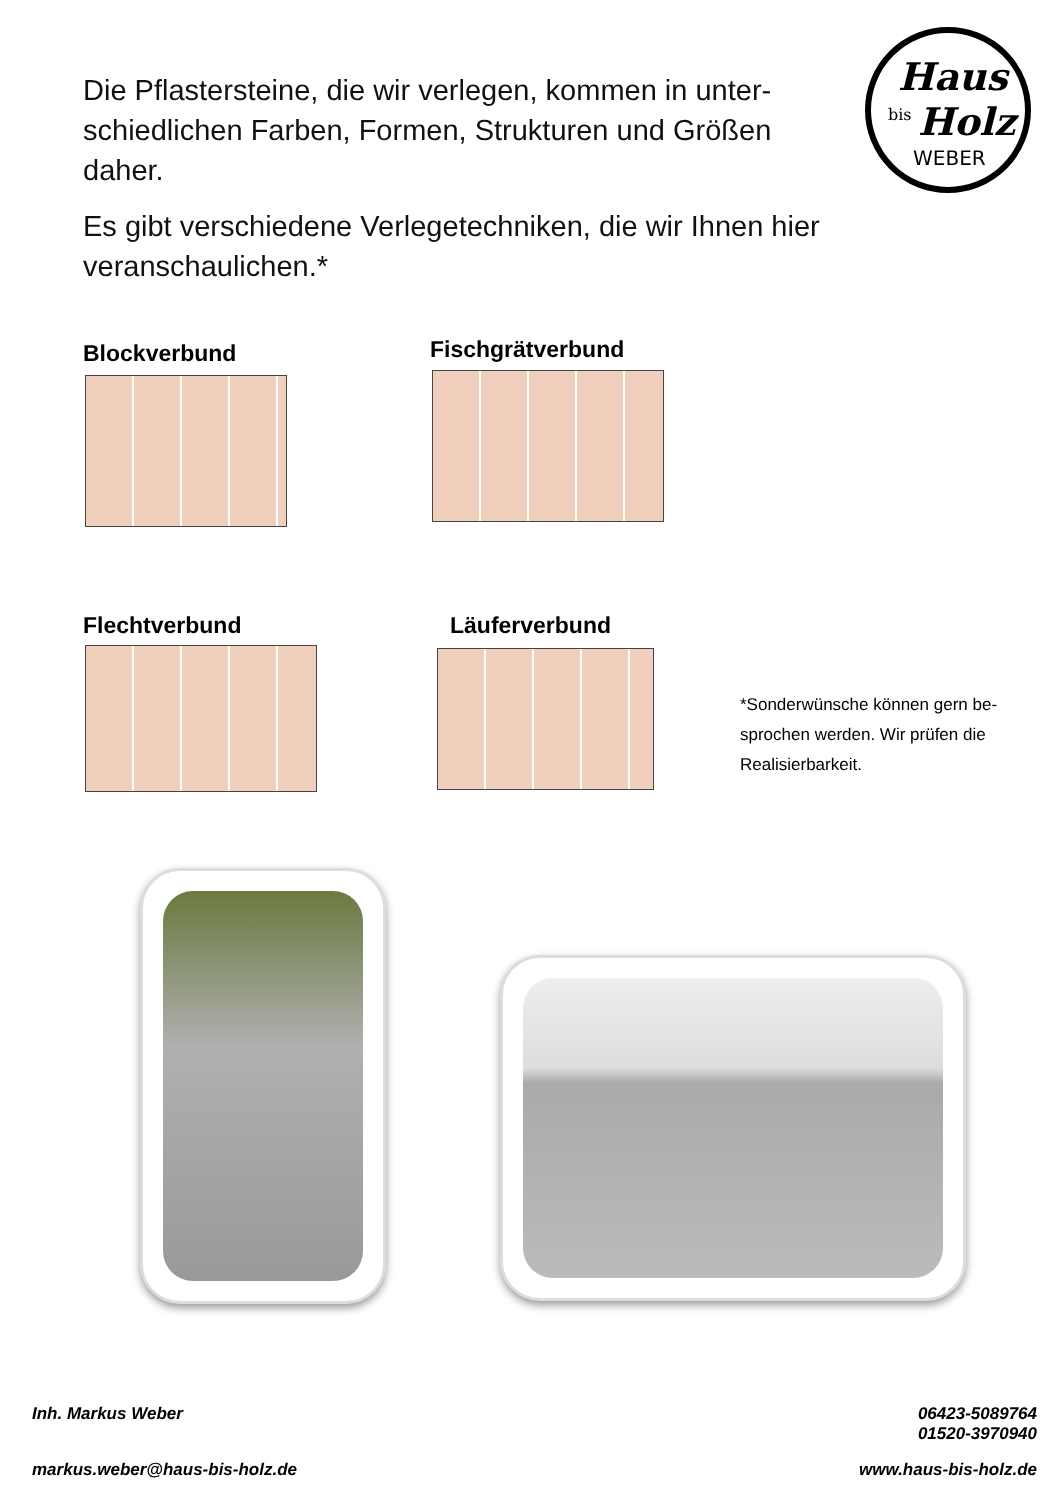Die Pflastersteine, die wir verlegen, kommen in unter-schiedlichen Farben, Formen, Strukturen und Größen daher.
Es gibt verschiedene Verlegetechniken, die wir Ihnen hier veranschaulichen.*
Haus
bis
Holz
WEBER
Blockverbund Fischgrätverbund
Flechtverbund Läuferverbund
*Sonderwünsche können gern be-sprochen werden. Wir prüfen die Realisierbarkeit.
Inh. Markus Weber
06423-5089764
01520-3970940
markus.weber@haus-bis-holz.de www.haus-bis-holz.de